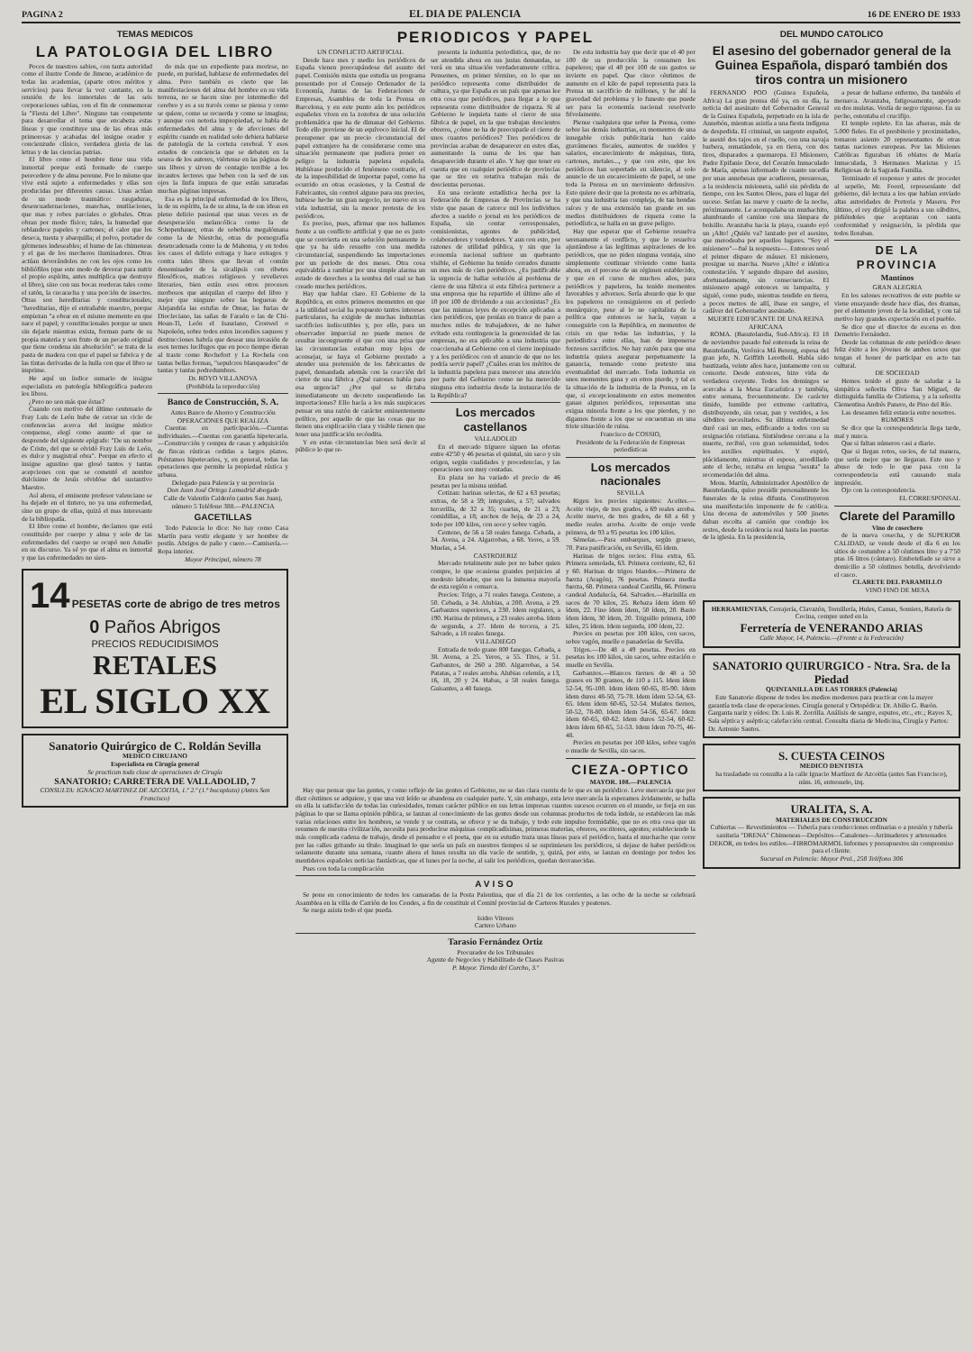PAGINA 2 EL DIA DE PALENCIA 16 DE ENERO DE 1933
TEMAS MEDICOS
LA PATOLOGIA DEL LIBRO
Pocos de nuestros sabios, con tanta autoridad como el ilustre Conde de Jimeno, académico de todas las academias, (aparte otros méritos y servicios) para llevar la voz cantante, en la reunión de los inmortales de las seis corporaciones sabias, con el fin de conmemorar la "Fiesta del Libro". Ninguno tan competente para desarrollar el tema que encabeza estas líneas y que constituye una de las obras más primorosas y acabadas del insigne orador y concienzudo clínico, verdadera gloria de las letras y de las ciencias patrias.
El libro como el hombre tiene una vida inmortal porque está formado de cuerpo perecedero y de alma perenne. Por lo mismo que vive está sujeto a enfermedades y ellas son producidas por diferentes causas. Unas actúan de un modo traumático: rasgaduras, desencuadernaciones, manchas, mutilaciones, que mas y robos parciales o globales. Otras obran por modo físico; tales, la humedad que reblandece papeles y cartones; el calor que los deseca, tuesta y abarquilla; el polvo, portador de gérmenes indeseables; el humo de las chimeneas y el gas de los mecheros iluminadores. Otras actúan devorándolos no con los ojos como los bibliófilos (que este modo de devorar para nutrir el propio espíritu, antes multiplica que destruye el libro), sino con sus bocas roedoras tales como el ratón, la cucaracha y una porción de insectos. Otras son hereditarias y constitucionales; "hereditarias, dijo el entrañable maestro, porque empiezan "a obrar en el mismo momento en que nace el papel; y constitucionales porque se unen sin dejarle mientras exista, forman parte de su propia materia y son fruto de un pecado original que tiene condena sin absolución": se trata de la pasta de madera con que el papel se fabrica y de las tintas derivadas de la hulla con que el libro se imprime.
He aquí un índice sumario de insigne especialista en patología bibliográfica padecen los libros.
¿Pero no son más que éstas?
Cuando con motivo del último centenario de Fray Luis de León hube de cerrar un ciclo de conferencias acerca del insigne místico conquense, elegí como asunto el que se desprende del siguiente epígrafe: "De un nombre de Cristo, del que se olvidó Fray Luis de León, es dulce y magistral obra". Porque en efecto el insigne agustino que glosó tantos y tantas acepciones con que se comentó el nombre dulcísimo de Jesús olvidóse del sustantivo Maestro.
Así ahora, el eminente profesor valenciano se ha dejado en el tintero, no ya una enfermedad, sino un grupo de ellas, quizá el mas interesante de la bibliopatía.
El libro como el hombre, decíamos que está constituído por cuerpo y alma y solo de las enfermedades del cuerpo se ocupó non Amalio en su discurso. Ya sé yo que el alma es inmortal y que las enfermedades no sien-
do más que un expediente para morirse, no puede, en puridad, hablarse de enfermedades del alma. Pero también es cierto que las manifestaciones del alma del hombre en su vida terrena, no se hacen sino por intermedio del cerebro y es a su través como se piensa y como se quiere, como se recuerda y como se imagina; y aunque con notoria impropiedad, se habla de enfermedades del alma y de afecciones del espíritu cuando en realidad solo debiera hablarse de patología de la corteza cerebral. Y esos estados de conciencia que se debaten en la sesera de los autores, viértense en las páginas de sus libros y sirven de contagio terrible a los incautos lectores que beben con la sed de sus ojos la linfa impura de que están saturadas muchas páginas impresas.
Esa es la principal enfermedad de los libros, la de su espíritu, la de su alma, la de sus ideas en pleno delirio pasional que unas veces es de desesperación melancólica como la de Schopenhauer, otras de soberbia megalómana como la de Niestche, otras de pornografía desencadenada como la de Mahoma, y en todos los casos el delirio estraga y hace estragos y contra tales libros que llevan el común denominador de la sicalipsis con ribetes filosóficos, matices religiosos y revelieves literarios, bien están esos otros procesos morbosos que aniquilan el cuerpo del libro y mejor que ninguno sobre las hogueras de Alejandría las estufas de Omar, las furias de Diocleciano, las sañas de Faraón o las de Chi-Hoan-Ti, León el Isauriano, Cronwel o Napoleón, sobre todos estos incendios saqueos y destrucciones habría que desear una invasión de esos termes lucífugos que en poco tiempo dieran al traste como Rochefort y La Rochela con tantas bellas formas, "sepulcros blanqueados" de tantas y tantas podredumbres.
Dr. ROYO VILLANOVA
(Prohibida la reproducción)
Banco de Construcción, S. A.
Antes Banco de Ahorro y Construcción
OPERACIONES QUE REALIZA
Cuentas en participación.—Cuentas individuales.—Cuentas con garantía hipotecaria.—Construcción y compra de casas y adquisición de fincas rústicas cedidas a largos plazos. Préstamos hipotecarios, y, en general, todas las operaciones que permite la propiedad rústica y urbana.
Delegado para Palencia y su provincia
Don Juan José Ortega Lamadrid abogado
Calle de Valentín Calderón (antes San Juan), número 5 Teléfono 388.—PALENCIA
GACETILLAS
Todo Palencia lo dice: No hay como Casa Martín para vestir elegante y ser hombre de postín. Abrigos de paño y cuero.—Camisería.—Ropa interior.
Mayor Principal, número 78
14 PESETAS corte de abrigo de tres metros
0 Paños Abrigos
PRECIOS REDUCIDISIMOS
RETALES
EL SIGLO XX
Sanatorio Quirúrgico de C. Roldán Sevilla
MEDICO CIRUJANO
Especialista en Cirugía general
Se practican toda clase de operaciones de Cirugía
SANATORIO: CARRETERA DE VALLADOLID, 7
CONSULTA: IGNACIO MARTINEZ DE AZCOITIA, 1.º 2.º (1.ª bocaplaza) (Antes San Francisco)
PERIODICOS Y PAPEL
UN CONFLICTO ARTIFICIAL
Desde hace mes y medio los periódicos de España vienen preocupándose del asunto del papel. Comisión mixta que estudia un programa presentado por el Consejo Ordenador de la Economía, Juntas de las Federaciones de Empresas, Asamblea de toda la Prensa en Barcelona, y en este punto aún los periódicos españoles viven en la zozobra de una solución problemática que ha de dimanar del Gobierno. Todo ello proviene de un equívoco inicial. El de presuponer que un precio circunstancial del papel extranjero ha de considerarse como una situación permanente que pudiera poner en peligro la industria papelera española. Hubiérase producido el fenómeno contrario, el de la imposibilidad de importar papel, como ha ocurrido en otras ocasiones, y la Central de Fabricantes, sin control alguno para sus precios, hubiese hecho un gran negocio, no nuevo en su vida industrial, sin la menor protesta de los periódicos.
Es preciso, pues, afirmar que nos hallamos frente a un conflicto artificial y que no es justo que se convierta en una solución permanente lo que ya ha sido resuelto con una medida circunstancial, suspendiendo las importaciones por un período de dos meses. Otra cosa equivaldría a rambiar por una simple alarma un estado de derechos a la sombra del cual se han creado muchos periódicos.
Hay que hablar claro. El Gobierno de la República, en estos primeros momentos en que a la utilidad social ha pospuesto tantos intereses particulares, ha exigido de muchas industrias sacrificios indiscutibles y, por ello, para un observador imparcial no puede menos de resultar incongruente el que con una prisa que las circunstancias estaban muy lejos de aconsejar, se haya el Gobierno prestado a atender una pretensión de los fabricantes de papel, demandada además con la coacción del cierre de una fábrica ¿Qué razones había para esa urgencia? ¿Por qué se dictaba inmediatamente un decreto suspendiendo las importaciones? Ello hacía a los más suspicaces pensar en una razón de carácter eminentemente político, por aquello de que las cosas que no tienen una explicación clara y visible tienen que tener una justificación recóndita.
Y en estas circunstancias bien será decir al público lo que re-
presenta la industria periodística, que, de no ser atendida ahora en sus justas demandas, se verá en una situación verdaderamente crítica. Pensemos, en primer término, en lo que un periódico representa como distribuidor de cultura, ya que España es un país que apenas lee otra cosa que periódicos, para llegar a lo que representa como distribuidor de riqueza. Si al Gobierno le inquieta tanto el cierre de una fábrica de papel, en la que trabajan doscientos obreros, ¿cómo no ha de preocuparle el cierre de unos cuantos periódicos? Tres periódicos de provincias acaban de desaparecer en estos días, aumentando la suma de los que han desaparecido durante el año. Y hay que tener en cuenta que en cualquier periódico de provincias que se tire en rotativa trabajan más de doscientas personas.
En una reciente estadística hecha por la Federación de Empresas de Provincias se ha visto que pasan de catorce mil los individuos afectos a sueldo o jornal en los periódicos de España, sin contar corresponsales, comisionistas, agentes de publicidad, colaboradores y vendedores. Y aun con esto, por razones de utilidad pública, y sin que la economía nacional sufriere un quebranto visible, el Gobierno ha tenido cerrados durante un mes más de cien periódicos. ¿Es justificable la urgencia de hallar solución al problema de cierre de una fábrica si esta fábrica pertenece a una empresa que ha repartido el último año el 10 por 100 de dividendo a sus accionistas? ¿Es que las mismas leyes de excepción aplicadas a cien periódicos, que ponían en trance de paro a muchos miles de trabajadores, de no haber evitado esta contingencia la generosidad de las empresas, no era aplicable a una industria que coaccionaba al Gobierno con el cierre inopinado y a los periódicos con el anuncio de que no les podría servir papel? ¿Cuáles eran los méritos de la industria papelera para merecer una atención por parte del Gobierno como no ha merecido ninguna otra industria desde la instauración de la República?
Los mercados castellanos
VALLADOLID
En el mercado triguero siguen las ofertas entre 42'50 y 46 pesetas el quintal, sin saco y sin origen, según cualidades y procedencias, y las operaciones son muy contadas.
En plaza no ha variado el precio de 46 pesetas por la misma unidad.
Cotizan: harinas selectas, de 62 a 63 pesetas; extras, de 58 a 59; integrales, a 57; salvados tercerilla, de 32 a 35; cuartas, de 21 a 23; comidillas, a 18; anchos de hoja, de 23 a 24, todo por 100 kilos, con soco y sobre vagón.
Centeno, de 56 a 58 reales fanega. Cebada, a 34. Avena, a 24. Algarrobas, a 68. Yeros, a 59. Muelas, a 54.
CASTROJERIZ
Mercado totalmente nulo por no haber quien compre, lo que ocasiona grandes perjuicios al modesto labrador, que son la inmensa mayoría de esta región o comarca.
Precios: Trigo, a 71 reales fanega. Centeno, a 50. Cebada, a 34. Alubias, a 200. Avena, a 29. Garbanzos superiores, a 230. Idem regulares, a 190. Harina de primera, a 23 reales arroba. Idem de segunda, a 27. Idem de tercera, a 25. Salvado, a 18 reales fanega.
VILLADIEGO
Entrada de todo grano 800 fanegas. Cebada, a 38. Avena, a 25. Yeros, a 55. Titos, a 51. Garbanzos, de 260 a 280. Algarrobas, a 54. Patatas, a 7 reales arroba. Alubias celemín, a 13, 16, 18, 20 y 24. Habas, a 58 reales fanega. Guisantes, a 48 fanega.
De esta industria hay que decir que el 40 por 100 de su producción la consumen los papeleros; que el 40 por 100 de sus gastos se invierte en papel. Que cinco céntimos de aumento en el kilo de papel representa para la Prensa un sacrificio de millones, y he ahí la gravedad del problema y lo funesto que puede ser para la economía nacional resolverlo frívolamente.
Piense cualquiera que sobre la Prensa, como sobre las demás industrias, en momentos de una innegable crisis publicitaria han caído gravámenes fiscales, aumentos de sueldos y salarios, encarecimiento de máquinas, tinta, cartones, metales..., y que con esto, que los periódicos han soportado en silencio, al solo anuncio de un encarecimiento de papel, se une toda la Prensa en un movimiento defensivo. Esto quiere decir que la protesta no es arbitraria, y que una industria tan compleja, de tan hondas raíces y de una extensión tan grande en sus medios distribuidores de riqueza como la periodística, se halla en un grave peligro.
Hay que esperar que el Gobierno resuelva serenamente el conflicto, y que lo resuelva ajustándose a las legítimas aspiraciones de los periódicos, que no piden ninguna ventaja, sino simplemente continuar viviendo como hasta ahora, en el proceso de un régimen establecido, y que en el curso de muchos años, para periódicos y papeleros, ha tenido momentos favorables y adversos. Sería absurdo que lo que los papeleros no consiguieron en el período monárquico, pese al lo no capitalista de la política que entonces se hacía, vayan a conseguirlo con la República, en momentos de crisis en que todas las industrias, y la periodística entre ellas, han de imponerse forzosos sacrificios. No hay razón para que una industria quiera asegurar perpetuamente la ganancia, tomando como pretexto una eventualidad del mercado. Toda industria en unos momentos gana y en otros pierde, y tal es la situación de la industria de la Prensa, en la que, si excepcionalmente en estos momentos ganan algunos periódicos, representan una exigua minoría frente a los que pierden, y no digamos frente a los que se encuentran en una triste situación de ruina.
Francisco de COSSIO,
Presidente de la Federación de Empresas periodísticas
Los mercados nacionales
SEVILLA
Rigen los precios siguientes: Aceites.—Aceite viejo, de tres grados, a 69 reales arroba. Aceite nuevo, de tres grados, de 68 a 68 y medio reales arroba. Aceite de orujo verde primera, de 93 a 95 pesetas los 100 kilos.
Sémolas.—Para embarques, según grueso, 70. Para panificación, en Sevilla, 65 ídem.
Harinas de trigos recios: Fina extra, 65. Primera semolada, 63. Primera corriente, 62, 61 y 60. Harinas de trigos blandos.—Primera de fuerza (Aragón), 76 pesetas. Primera media fuerza, 68. Primera candeal Castilla, 66. Primera candeal Andalucía, 64. Salvados.—Harinilla en sacos de 70 kilos, 25. Rebaza ídem ídem 60 ídem, 22. Fino ídem ídem, 50 ídem, 20. Basto ídem ídem, 30 ídem, 20. Triguillo primera, 100 kilos, 25 ídem. Idem segunda, 100 ídem, 22.
Precios en pesetas por 100 kilos, con sacos, sobre vagón, muelle o panaderías de Sevilla.
Trigos.—De 48 a 49 pesetas. Precios en pesetas los 100 kilos, sin sacos, sobre estación o muelle en Sevilla.
Garbanzos.—Blancos tiernos de 48 a 50 granos en 30 gramos, de 110 a 115. Idem ídem 52-54, 95-100. Idem ídem 60-65, 85-90. Idem ídem duros 48-50, 75-78. Idem ídem 52-54, 63-65. Idem ídem 60-65, 52-54. Mulatos tiernos, 50-52, 78-80. Idem ídem 54-56, 65-67. Idem ídem 60-65, 60-62. Idem duros 52-54, 60-62. Idem ídem 60-65, 51-53. Idem ídem 70-75, 46-48.
Precios en pesetas por 100 kilos, sobre vagón o muelle de Sevilla, sin sacos.
CIEZA-OPTICO
MAYOR. 108.—PALENCIA
Hay que pensar que las gentes, y como reflejo de las gentes el Gobierno, no se dan clara cuenta de lo que es un periódico. Leve mercancía que por diez céntimos se adquiere, y que una vez leído se abandona en cualquier parte. Y, sin embargo, esta leve mercancía la esperamos ávidamente, se halla en ella la satisfacción de todas las curiosidades, toman carácter público en sus letras impresas cuantos sucesos ocurren en el mundo, se forja en sus páginas lo que se llama opinión pública, se lanzan al conocimiento de las gentes desde sus columnas productos de toda índole, se establecen las más varias relaciones entre los hombres, se vende y se contrata, se ofrece y se da trabajo, y todo este impulso formidable, que no es otra cosa que un resumen de nuestra civilización, necesita para producirse máquinas complicadísimas, primeras materias, obreros, escritores, agentes; estableciendo la más complicada cadena de trabajo, desde el pensador o el poeta, que en su estudio traza unas líneas para el periódico, hasta el muchacho que corre por las calles gritando su título. Imaginad lo que sería un país en nuestros tiempos si se suprimiesen los periódicos, si dejase de haber periódicos solamente durante una semana, cuanto ahora el lunes resulta un día vacío de sentido, y, quizá, por esto, se lanzan en domingo por todos los mentideros españoles noticias fantásticas, que el lunes por la noche, al salir los periódicos, quedan desvanecidas.
Pues con toda la complicación
AVISO
Se pone en conocimiento de todos los camaradas de la Posta Palentina, que el día 21 de los corrientes, a las ocho de la noche se celebrará Asamblea en la villa de Carrión de los Condes, a fin de constituir el Comité provincial de Carteros Rurales y peatones.
Se ruega asista todo el que pueda.
Isidro Vitores
Cartero Urbano
Tarasio Fernández Ortiz
Procurador de los Tribunales
Agente de Negocios y Habilitado de Clases Pasivas
P. Mayor. Tienda del Corcho, 3.º
DEL MUNDO CATOLICO
El asesino del gobernador general de la Guinea Española, disparó también dos tiros contra un misionero
FERNANDO POO (Guinea Española, Africa) La gran prensa dió ya, en su día, la noticia del asesinato del Gobernador General de la Guinea Española, perpetrado en la isla de Annobón, mientras asistía a una fiesta indígena de despedida. El criminal, un sargento español, le asestó dos tajos en el cuello, con una navaja barbera, rematándole, ya en tierra, con dos tiros, disparados a quemaropa. El Misionero, Padre Epifanio Doce, del Corazón Inmaculado de María, apenas informado de cuanto sucedía por unas annobesas que acudieron, presurosas, a la residencia misionera, salió sin pérdida de tiempo, con los Santos Oleos, para el lugar del suceso. Serían las nueve y cuarto de la noche, próximamente. Le acompañaba un murhachito, alumbrando el camino con una lámpara de bolsillo. Avanzaba hacia la playa, cuando oyó un ¡Alto! ¿Quién va? lanzado por el asesino, que merodeaba por aquellos lugares. "Soy el misionero"—fué la respuesta—. Entonces sonó el primer disparo de máuser. El misionero, prosigue su marcha. Nuevo ¡Alto! e idéntica contestación. Y segundo disparo del asesino, afortunadamente, sin consecuencias. El misionero apagó entonces su lamparita, y siguió, como pudo, mientras tendido en tierra, a pocos metros de allí, ibase en sangre, el cadáver del Gobernador asesinado.
MUERTE EDIFICANTE DE UNA REINA AFRICANA
ROMA. (Basutolandia, Sud-Africa). El 18 de noviembre pasado fué enterrada la reina de Basutolandia, Verónica Má Bereng, esposa del gran jefe, N. Griffith Lerotholi. Había sido bautizada, veinte años hace, juntamente con su consorte. Desde entonces, hizo vida de verdadera creyente. Todos los domingos se acercaba a la Mesa Eucarística y también, entre semana, frecuentemente. De carácter tímido, humilde por extremo caritativa, distribuyendo, sin cesar, pan y vestidos, a los súbditos necesitados. Su última enfermedad duró casi un mes, edificando a todos con su resignación cristiana. Sintiéndose cercana a la muerte, recibió, con gran solemnidad, todos los auxilios espirituales. Y expiró, plácidamente, mientras el esposo, arrodillado ante el lecho, rezaba en lengua "sesuta" la recomendación del alma.
Mons. Martín, Administrador Apostólico de Basutolandia, quiso presidir personalmente los funerales de la reina difunta. Constituyeron una manifestación imponente de fe católica. Una docena de automóviles y 500 jinetes daban escolta al camión que condujo los restos, desde la residencia real hasta las puertas de la iglesia. En la presidencia,
a pesar de hallarse enfermo, iba también el monarca. Avanzaba, fatigosamente, apoyado en dos muletas. Vestía de negro riguroso. En su pecho, ostentaba el crucifijo.
El templo repleto. En las afueras, más de 5.000 fieles. En el presbiterio y proximidades, tomaron asiento 20 representantes de otras tantas naciones europeas. Por las Misiones Católicas figuraban 16 oblatos de María Inmaculada, 3 Hermanos Maristas y 15 Religiosas de la Sagrada Familia.
Terminado el responso y antes de proceder al sepelio, Mr. Foord, represeníante del gobierno, dió lectura a los que habían enviado altas autoridades de Pretoria y Maseru. Por último, el rey dirigió la palabra a sus súbditos, pidiéndoles que aceptaran con santa conformidad y resignación, la pérdida que todos lloraban.
DE LA PROVINCIA
Mantinos
GRAN ALEGRIA
En los salones recreativos de este pueblo se viene ensayando desde hace días, dos dramas, por el elemento joven de la localidad, y con tal motivo hay grandes expectación en el pueblo.
Se dice que el director de escena es don Demetrio Fernández.
Desde las columnas de este periódico deseo feliz éxito a los jóvenes de ambos sexos que tengan el honor de participar en acto tan cultural.
DE SOCIEDAD
Hemos tenido el gusto de saludar a la simpática señorita Oliva San Miguel, de distinguida familia de Cistierna, y a la señorita Clementina Andrés Panero, de Pino del Río.
Las deseamos feliz estancia entre nosotros.
RUMORES
Se dice que la correspondencia llega tarde, mal y nunca.
Que si faltan números casi a diario.
Que si llegan rotos, sucios, de tal manera, que sería mejor que no llegaran. Este uso y abuso de todo lo que pasa con la correspondencia está causando mala impresión.
Ojo con la correspondencia.
EL CORRESPONSAL
Clarete del Paramillo
Vino de cosechero
de la nueva cosecha, y de SUPERIOR CALIDAD, se vende desde el día 6 en los sitios de costumbre a 50 céntimos litro y a 7'50 ptas 16 litros (cántaro). Embotellado se sirve a domicilio a 50 céntimos botella, devolviendo el casco.
CLARETE DEL PARAMILLO
VINO FINO DE MESA
HERRAMIENTAS, Cerrajería, Clavazón, Tornillería, Hules, Camas, Somiers, Batería de Cocina, compre usted en la
Ferretería de VENERANDO ARIAS
Calle Mayor, 14, Palencia.—(Frente a la Federación)
SANATORIO QUIRURGICO - Ntra. Sra. de la Piedad
QUINTANILLA DE LAS TORRES (Palencia)
Este Sanatorio dispone de todos los medios modernos para practicar con la mayor garantía toda clase de operaciones. Cirugía general y Ortopédica: Dr. Abilio G. Barón. Garganta nariz y oídos: Dr. Luis R. Zorrilla. Análisis de sangre, esputos, etc., etc.; Rayos X, Sala séptica y aséptica; calefacción central. Consulta diaria de Medicina, Cirugía y Partos: Dr. Antonio Santos.
S. CUESTA CEINOS
MEDICO DENTISTA
ha trasladado su consulta a la calle Ignacio Martínez de Azcoitia (antes San Francisco), núm. 16, entresuelo, izq.
URALITA, S. A.
MATERIALES DE CONSTRUCCION
Cubiertas — Revestimientos — Tubería para conducciones ordinarias o a presión y tubería sanitaria "DRENA" Chimeneas—Depósitos—Canalones—Arrimaderos y artesonados DEKOR, en todos los estilos—FIBROMARMOL Informes y presupuestos sin compromiso para el cliente.
Sucursal en Palencia: Mayor Pral., 258 Teléfono 306